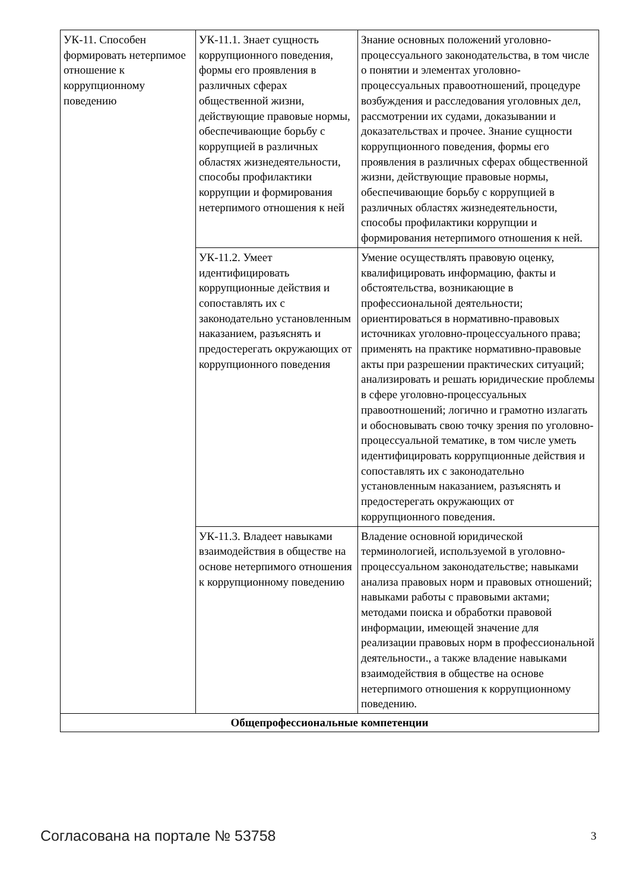| УК-11. Способен формировать нетерпимое отношение к коррупционному поведению | УК-11.1. Знает сущность коррупционного поведения, формы его проявления в различных сферах общественной жизни, действующие правовые нормы, обеспечивающие борьбу с коррупцией в различных областях жизнедеятельности, способы профилактики коррупции и формирования нетерпимого отношения к ней | Знание основных положений уголовно-процессуального законодательства, в том числе о понятии и элементах уголовно-процессуальных правоотношений, процедуре возбуждения и расследования уголовных дел, рассмотрении их судами, доказывании и доказательствах и прочее. Знание сущности коррупционного поведения, формы его проявления в различных сферах общественной жизни, действующие правовые нормы, обеспечивающие борьбу с коррупцией в различных областях жизнедеятельности, способы профилактики коррупции и формирования нетерпимого отношения к ней. |
| | УК-11.2. Умеет идентифицировать коррупционные действия и сопоставлять их с законодательно установленным наказанием, разъяснять и предостерегать окружающих от коррупционного поведения | Умение осуществлять правовую оценку, квалифицировать информацию, факты и обстоятельства, возникающие в профессиональной деятельности; ориентироваться в нормативно-правовых источниках уголовно-процессуального права; применять на практике нормативно-правовые акты при разрешении практических ситуаций; анализировать и решать юридические проблемы в сфере уголовно-процессуальных правоотношений; логично и грамотно излагать и обосновывать свою точку зрения по уголовно-процессуальной тематике, в том числе уметь идентифицировать коррупционные действия и сопоставлять их с законодательно установленным наказанием, разъяснять и предостерегать окружающих от коррупционного поведения. |
| | УК-11.3. Владеет навыками взаимодействия в обществе на основе нетерпимого отношения к коррупционному поведению | Владение основной юридической терминологией, используемой в уголовно-процессуальном законодательстве; навыками анализа правовых норм и правовых отношений; навыками работы с правовыми актами; методами поиска и обработки правовой информации, имеющей значение для реализации правовых норм в профессиональной деятельности., а также владение навыками взаимодействия в обществе на основе нетерпимого отношения к коррупционному поведению. |
| Общепрофессиональные компетенции | | |
Согласована на портале № 53758 3